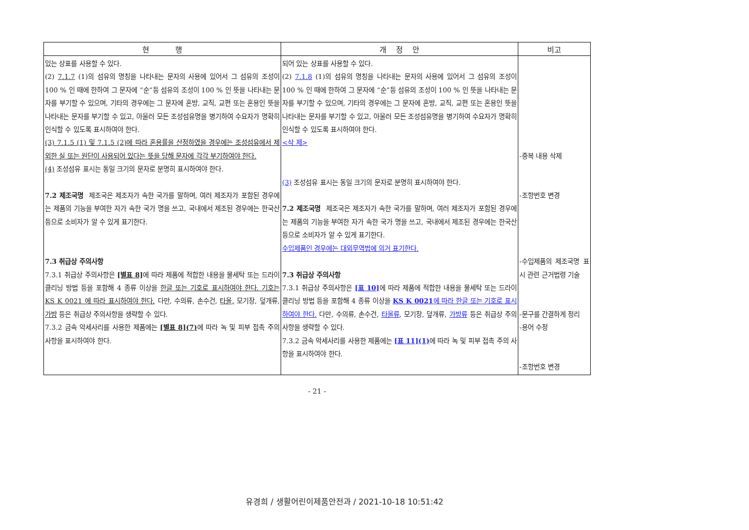| 현 행 | 개 정 안 | 비고 |
| --- | --- | --- |
| 있는 상표를 사용할 수 있다. (2) 7.1.7 (1)의 섬유의 명칭을 나타내는 문자의 사용에 있어서 그 섬유의 조성이 100 % 인 때에 한하여 그 문자에 “순”등 섬유의 조성이 100 % 인 뜻을 나타내는 문자를 부기할 수 있으며, 기타의 경우에는 그 문자에 혼방, 교직, 교편 또는 혼용인 뜻을 나타내는 문자를 부기할 수 있고, 아울러 모든 조성섬유명을 병기하여 수요자가 명확히 인식할 수 있도록 표시하여야 한다. (3) 7.1.5 (1) 및 7.1.5 (2)에 따라 혼용률을 산정하였을 경우에는 조성섬유에서 제외한 실 또는 원단이 사용되어 있다는 뜻을 당해 문자에 각각 부기하여야 한다. (4) 조성섬유 표시는 동일 크기의 문자로 분명히 표시하여야 한다. 7.2 제조국명 제조국은 제조자가 속한 국가를 말하며, 여러 제조자가 포함된 경우에는 제품의 기능을 부여한 자가 속한 국가 명을 쓰고, 국내에서 제조된 경우에는 한국산 등으로 소비자가 알 수 있게 표기한다. 7.3 취급상 주의사항 7.3.1 취급상 주의사항은 [별표 8] 에 따라 제품에 적합한 내용을 물세탁 또는 드라이클리닝 방법 등을 포함해 4 종류 이상을 한글 또는 기호로 표시하여야 한다. 기호는 KS K 0021 에 따라 표시하여야 한다. 다만, 수의류, 손수건, 타올, 모기장, 덮개류, 가방 등은 취급상 주의사항을 생략할 수 있다. 7.3.2 금속 악세사리를 사용한 제품에는 [별표 8](7) 에 따라 녹 및 피부 접촉 주의 사항을 표시하여야 한다. | 되어 있는 상표를 사용할 수 있다. (2) 7.1.8 (1)의 섬유의 명칭을 나타내는 문자의 사용에 있어서 그 섬유의 조성이 100 % 인 때에 한하여 그 문자에 “순”등 섬유의 조성이 100 % 인 뜻을 나타내는 문자를 부기할 수 있으며, 기타의 경우에는 그 문자에 혼방, 교직, 교편 또는 혼용인 뜻을 나타내는 문자를 부기할 수 있고, 아울러 모든 조성섬유명을 병기하여 수요자가 명확히 인식할 수 있도록 표시하여야 한다. <삭 제> (3) 조성섬유 표시는 동일 크기의 문자로 분명히 표시하여야 한다. 7.2 제조국명 제조국은 제조자가 속한 국가를 말하며, 여러 제조자가 포함된 경우에는 제품의 기능을 부여한 자가 속한 국가 명을 쓰고, 국내에서 제조된 경우에는 한국산 등으로 소비자가 알 수 있게 표기한다. 수입제품인 경우에는 대외무역법에 의거 표기한다. 7.3 취급상 주의사항 7.3.1 취급상 주의사항은 [표 10] 에 따라 제품에 적합한 내용을 물세탁 또는 드라이클리닝 방법 등을 포함해 4 종류 이상을 KS K 0021 에 따라 한글 또는 기호로 표시하여야 한다. 다만, 수의류, 손수건, 타올류 , 모기장, 덮개류, 가방류 등은 취급상 주의사항을 생략할 수 있다. 7.3.2 금속 악세사리를 사용한 제품에는 [표 11](1) 에 따라 녹 및 피부 접촉 주의 사항을 표시하여야 한다. | -중복 내용 삭제 -조항번호 변경 -수입제품의 제조국명 표시 관련 근거법령 기술 -문구를 간결하게 정리 -용어 수정 -조항번호 변경 |
- 21 -
유경희 / 생활어린이제품안전과 / 2021-10-18 10:51:42